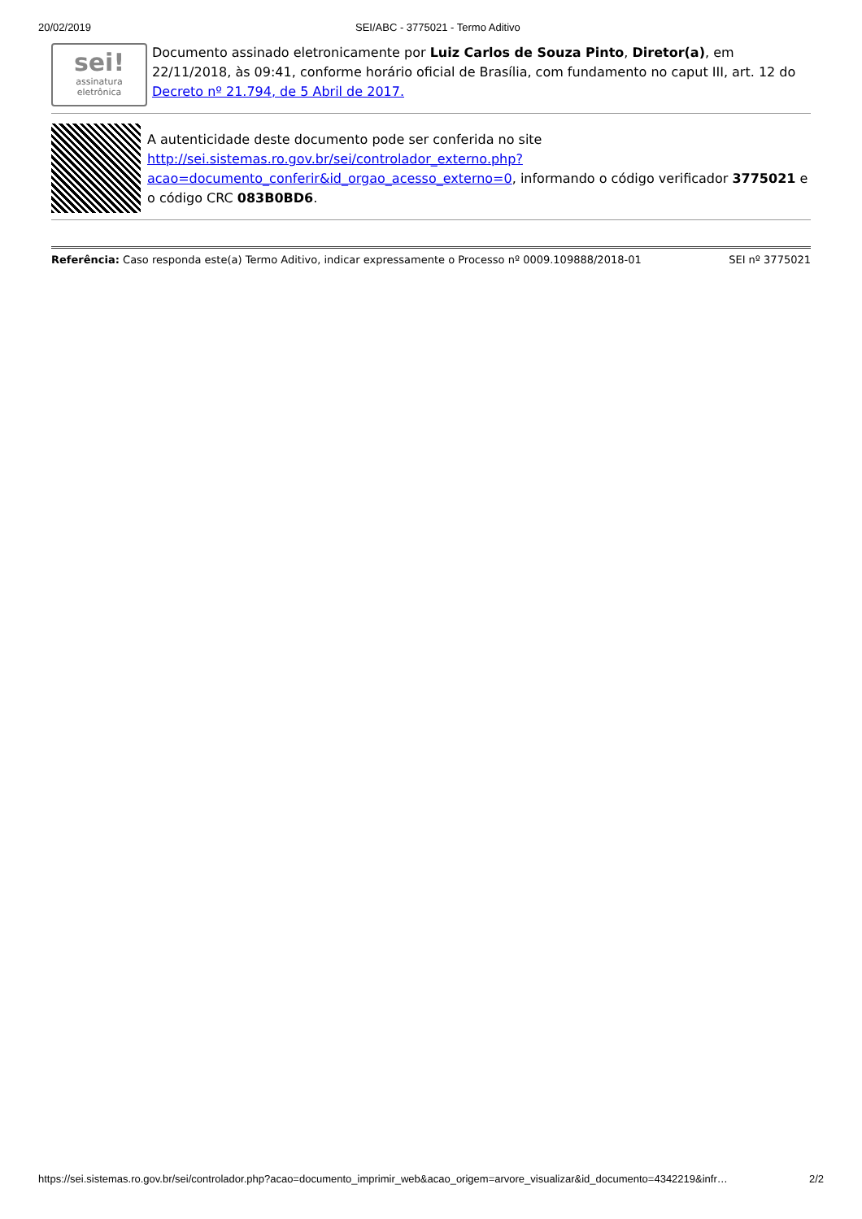20/02/2019 SEI/ABC - 3775021 - Termo Aditivo
sei!
assinatura eletrônica
Documento assinado eletronicamente por Luiz Carlos de Souza Pinto, Diretor(a), em 22/11/2018, às 09:41, conforme horário oficial de Brasília, com fundamento no caput III, art. 12 do Decreto nº 21.794, de 5 Abril de 2017.
A autenticidade deste documento pode ser conferida no site http://sei.sistemas.ro.gov.br/sei/controlador_externo.php?acao=documento_conferir&id_orgao_acesso_externo=0, informando o código verificador 3775021 e o código CRC 083B0BD6.
Referência: Caso responda este(a) Termo Aditivo, indicar expressamente o Processo nº 0009.109888/2018-01 SEI nº 3775021
https://sei.sistemas.ro.gov.br/sei/controlador.php?acao=documento_imprimir_web&acao_origem=arvore_visualizar&id_documento=4342219&infr… 2/2